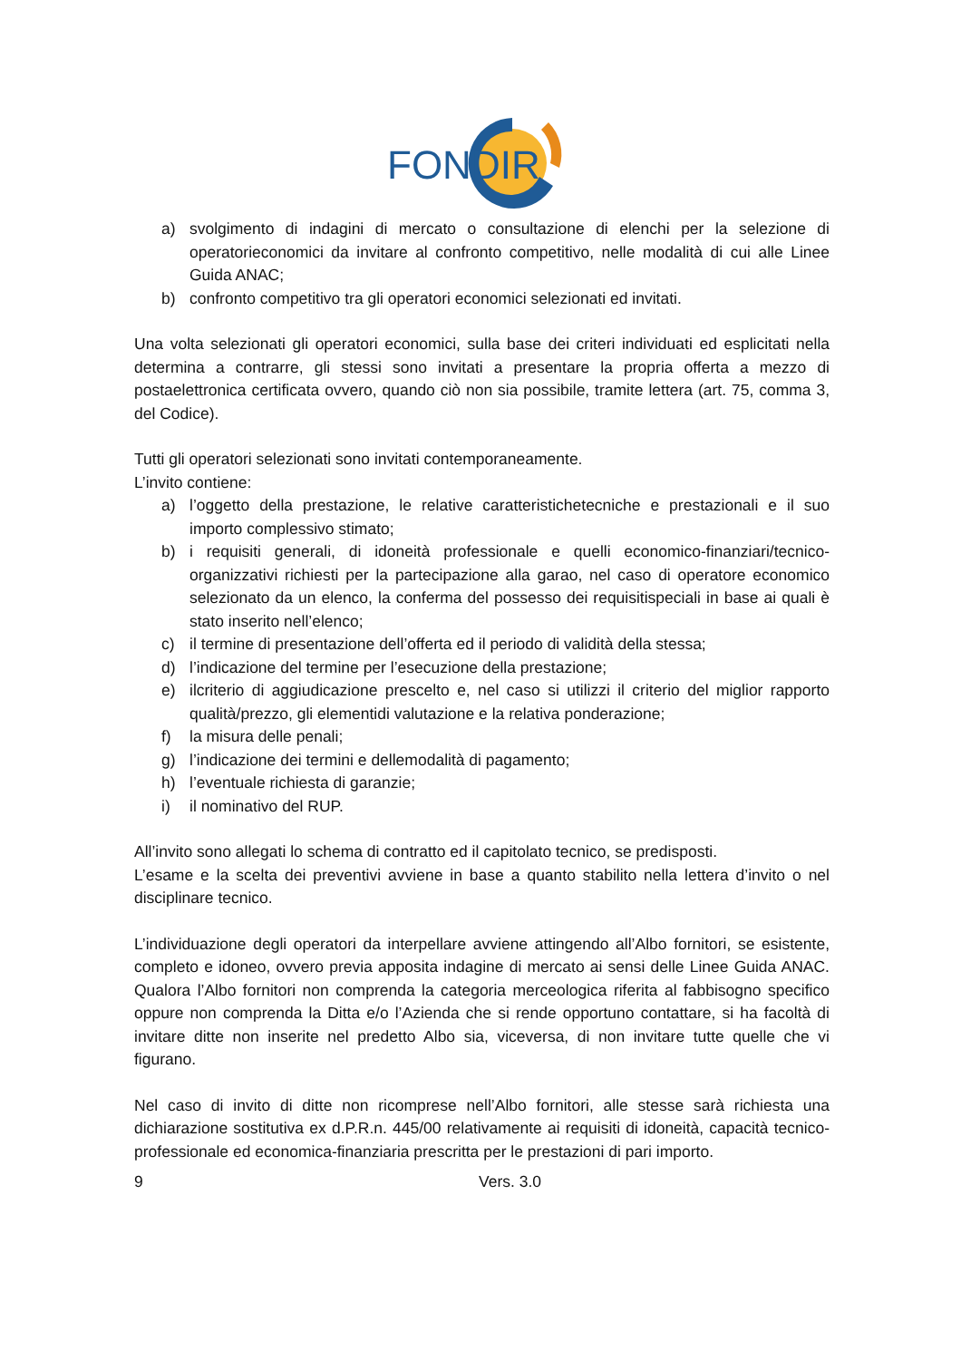FONDIR
a) svolgimento di indagini di mercato o consultazione di elenchi per la selezione di operatorieconomici da invitare al confronto competitivo, nelle modalità di cui alle Linee Guida ANAC;
b) confronto competitivo tra gli operatori economici selezionati ed invitati.
Una volta selezionati gli operatori economici, sulla base dei criteri individuati ed esplicitati nella determina a contrarre, gli stessi sono invitati a presentare la propria offerta a mezzo di postaelettronica certificata ovvero, quando ciò non sia possibile, tramite lettera (art. 75, comma 3, del Codice).
Tutti gli operatori selezionati sono invitati contemporaneamente.
L’invito contiene:
a) l’oggetto della prestazione, le relative caratteristichetecniche e prestazionali e il suo importo complessivo stimato;
b) i requisiti generali, di idoneità professionale e quelli economico-finanziari/tecnico-organizzativi richiesti per la partecipazione alla garao, nel caso di operatore economico selezionato da un elenco, la conferma del possesso dei requisitispeciali in base ai quali è stato inserito nell’elenco;
c) il termine di presentazione dell’offerta ed il periodo di validità della stessa;
d) l’indicazione del termine per l’esecuzione della prestazione;
e) ilcriterio di aggiudicazione prescelto e, nel caso si utilizzi il criterio del miglior rapporto qualità/prezzo, gli elementidi valutazione e la relativa ponderazione;
f) la misura delle penali;
g) l’indicazione dei termini e dellemodalità di pagamento;
h) l’eventuale richiesta di garanzie;
i) il nominativo del RUP.
All’invito sono allegati lo schema di contratto ed il capitolato tecnico, se predisposti.
L’esame e la scelta dei preventivi avviene in base a quanto stabilito nella lettera d’invito o nel disciplinare tecnico.
L’individuazione degli operatori da interpellare avviene attingendo all’Albo fornitori, se esistente, completo e idoneo, ovvero previa apposita indagine di mercato ai sensi delle Linee Guida ANAC. Qualora l’Albo fornitori non comprenda la categoria merceologica riferita al fabbisogno specifico oppure non comprenda la Ditta e/o l’Azienda che si rende opportuno contattare, si ha facoltà di invitare ditte non inserite nel predetto Albo sia, viceversa, di non invitare tutte quelle che vi figurano.
Nel caso di invito di ditte non ricomprese nell’Albo fornitori, alle stesse sarà richiesta una dichiarazione sostitutiva ex d.P.R.n. 445/00 relativamente ai requisiti di idoneità, capacità tecnico-professionale ed economica-finanziaria prescritta per le prestazioni di pari importo.
9 Vers. 3.0